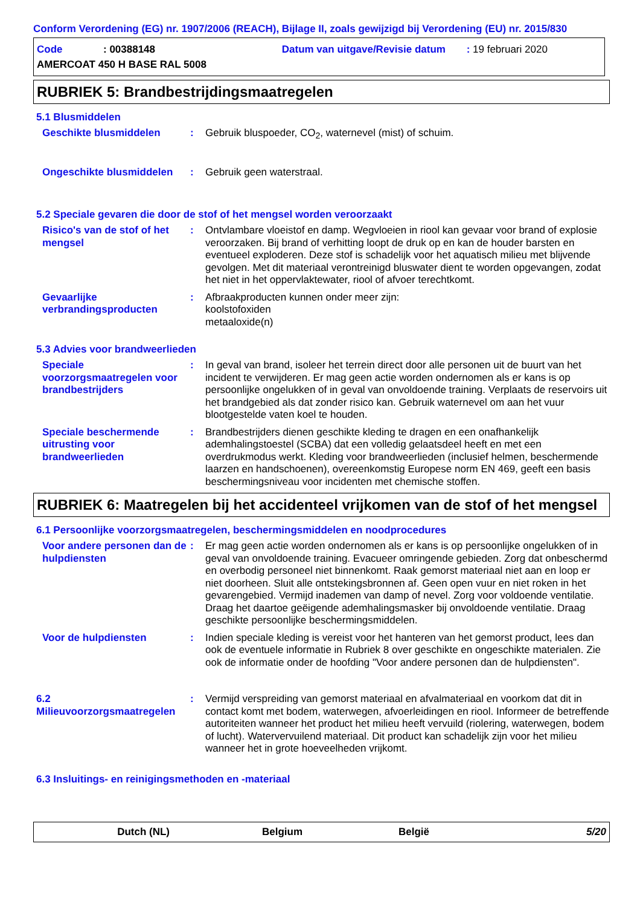Conform Verordening (EG) nr. 1907/2006 (REACH), Bijlage II, zoals gewijzigd bij Verordening (EU) nr. 2015/830
Code: 00388148 Datum van uitgave/Revisie datum : 19 februari 2020
AMERCOAT 450 H BASE RAL 5008
RUBRIEK 5: Brandbestrijdingsmaatregelen
5.1 Blusmiddelen
Geschikte blusmiddelen : Gebruik bluspoeder, CO<sub>2</sub>, waternevel (mist) of schuim.
Ongeschikte blusmiddelen : Gebruik geen waterstraal.
5.2 Speciale gevaren die door de stof of het mengsel worden veroorzaakt
Risico's van de stof of het mengsel
: Ontvlambare vloeistof en damp. Wegvloeien in riool kan gevaar voor brand of explosie veroorzaken. Bij brand of verhitting loopt de druk op en kan de houder barsten en eventueel exploderen. Deze stof is schadelijk voor het aquatisch milieu met blijvende gevolgen. Met dit materiaal verontreinigd bluswater dient te worden opgevangen, zodat het niet in het oppervlaktewater, riool of afvoer terechtkomt.
Gevaarlijke verbrandingsproducten
: Afbraakproducten kunnen onder meer zijn:
koolstofoxiden
metaaloxide(n)
5.3 Advies voor brandweerlieden
Speciale voorzorgsmaatregelen voor brandbestrijders
: In geval van brand, isoleer het terrein direct door alle personen uit de buurt van het incident te verwijderen. Er mag geen actie worden ondernomen als er kans is op persoonlijke ongelukken of in geval van onvoldoende training. Verplaats de reservoirs uit het brandgebied als dat zonder risico kan. Gebruik waternevel om aan het vuur blootgestelde vaten koel te houden.
Speciale beschermende uitrusting voor brandweerlieden
: Brandbestrijders dienen geschikte kleding te dragen en een onafhankelijk ademhalingstoestel (SCBA) dat een volledig gelaatsdeel heeft en met een overdrukmodus werkt. Kleding voor brandweerlieden (inclusief helmen, beschermende laarzen en handschoenen), overeenkomstig Europese norm EN 469, geeft een basis beschermingsniveau voor incidenten met chemische stoffen.
RUBRIEK 6: Maatregelen bij het accidenteel vrijkomen van de stof of het mengsel
6.1 Persoonlijke voorzorgsmaatregelen, beschermingsmiddelen en noodprocedures
Voor andere personen dan de hulpdiensten
: Er mag geen actie worden ondernomen als er kans is op persoonlijke ongelukken of in geval van onvoldoende training. Evacueer omringende gebieden. Zorg dat onbeschermd en overbodig personeel niet binnenkomt. Raak gemorst materiaal niet aan en loop er niet doorheen. Sluit alle ontstekingsbronnen af. Geen open vuur en niet roken in het gevarengebied. Vermijd inademen van damp of nevel. Zorg voor voldoende ventilatie. Draag het daartoe geëigende ademhalingsmasker bij onvoldoende ventilatie. Draag geschikte persoonlijke beschermingsmiddelen.
Voor de hulpdiensten : Indien speciale kleding is vereist voor het hanteren van het gemorst product, lees dan ook de eventuele informatie in Rubriek 8 over geschikte en ongeschikte materialen. Zie ook de informatie onder de hoofding "Voor andere personen dan de hulpdiensten".
6.2 Milieuvoorzorgsmaatregelen
: Vermijd verspreiding van gemorst materiaal en afvalmateriaal en voorkom dat dit in contact komt met bodem, waterwegen, afvoerleidingen en riool. Informeer de betreffende autoriteiten wanneer het product het milieu heeft vervuild (riolering, waterwegen, bodem of lucht). Watervervuilend materiaal. Dit product kan schadelijk zijn voor het milieu wanneer het in grote hoeveelheden vrijkomt.
6.3 Insluitings- en reinigingsmethoden en -materiaal
Dutch (NL) Belgium België 5/20